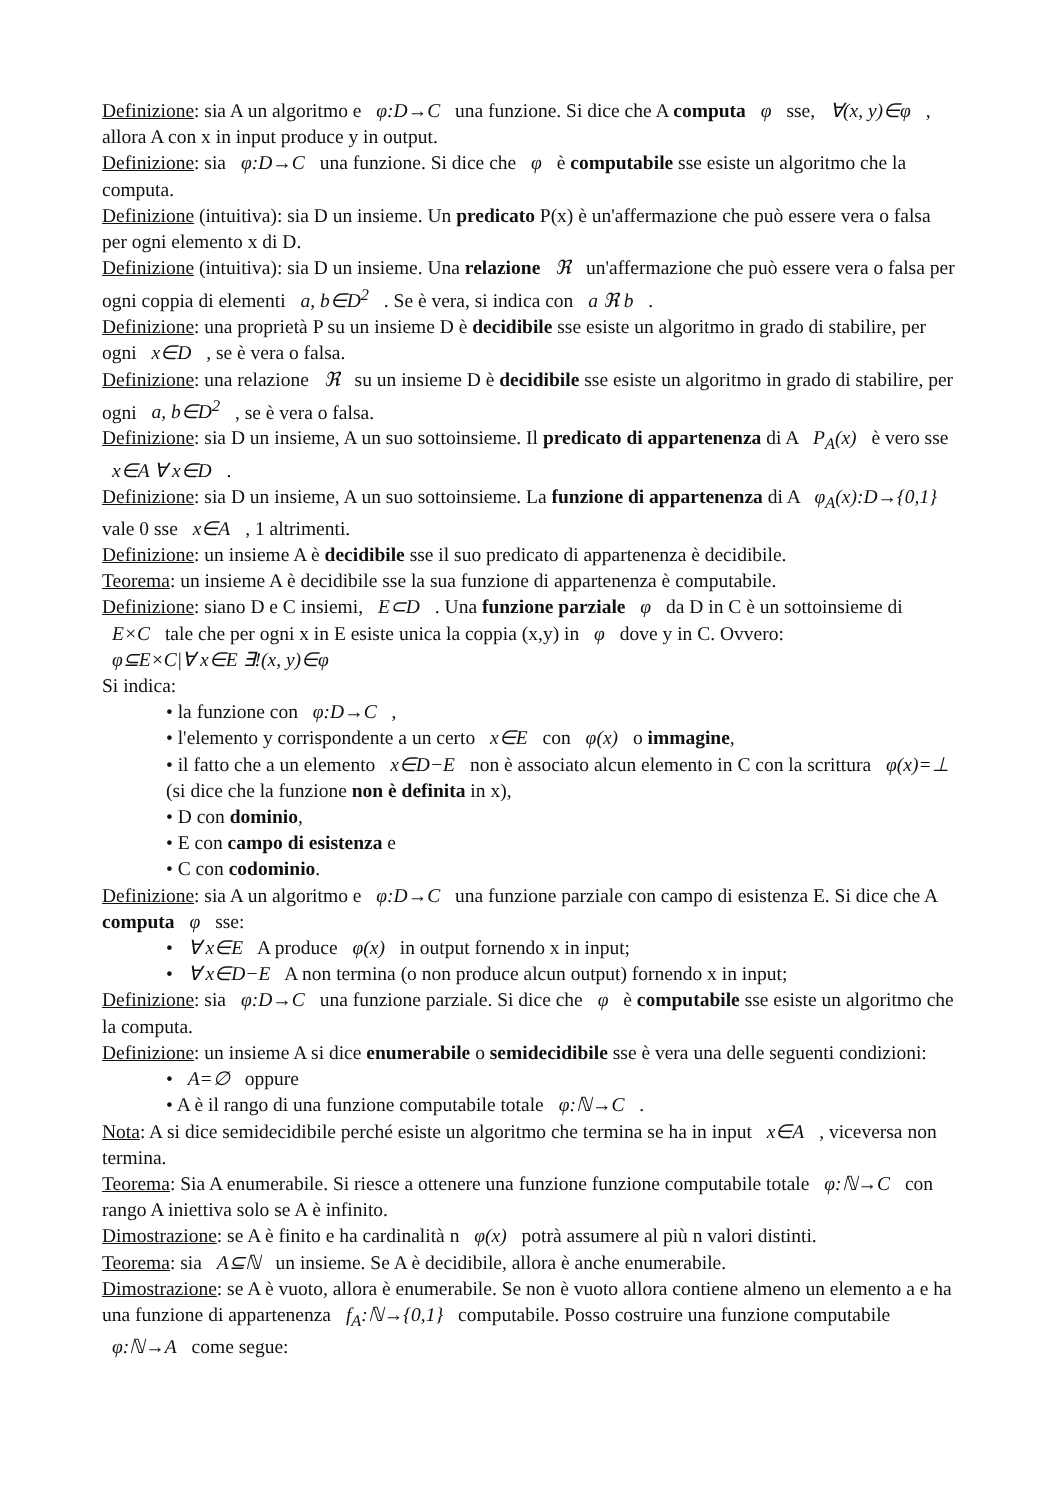Definizione: sia A un algoritmo e φ:D→C una funzione. Si dice che A computa φ sse, ∀(x, y)∈φ , allora A con x in input produce y in output.
Definizione: sia φ:D→C una funzione. Si dice che φ è computabile sse esiste un algoritmo che la computa.
Definizione (intuitiva): sia D un insieme. Un predicato P(x) è un'affermazione che può essere vera o falsa per ogni elemento x di D.
Definizione (intuitiva): sia D un insieme. Una relazione ℜ un'affermazione che può essere vera o falsa per ogni coppia di elementi a, b∈D<sup>2</sup> . Se è vera, si indica con a ℜ b .
Definizione: una proprietà P su un insieme D è decidibile sse esiste un algoritmo in grado di stabilire, per ogni x∈D , se è vera o falsa.
Definizione: una relazione ℜ su un insieme D è decidibile sse esiste un algoritmo in grado di stabilire, per ogni a, b∈D<sup>2</sup> , se è vera o falsa.
Definizione: sia D un insieme, A un suo sottoinsieme. Il predicato di appartenenza di A P<sub>A</sub>(x) è vero sse x∈A ∀ x∈D .
Definizione: sia D un insieme, A un suo sottoinsieme. La funzione di appartenenza di A φ<sub>A</sub>(x):D→{0,1} vale 0 sse x∈A , 1 altrimenti.
Definizione: un insieme A è decidibile sse il suo predicato di appartenenza è decidibile.
Teorema: un insieme A è decidibile sse la sua funzione di appartenenza è computabile.
Definizione: siano D e C insiemi, E⊂D . Una funzione parziale φ da D in C è un sottoinsieme di E×C tale che per ogni x in E esiste unica la coppia (x,y) in φ dove y in C. Ovvero:
φ⊆E×C|∀ x∈E ∃!(x, y)∈φ
Si indica:
• la funzione con φ:D→C ,
• l'elemento y corrispondente a un certo x∈E con φ(x) o immagine,
• il fatto che a un elemento x∈D−E non è associato alcun elemento in C con la scrittura φ(x)=⊥ (si dice che la funzione non è definita in x),
• D con dominio,
• E con campo di esistenza e
• C con codominio.
Definizione: sia A un algoritmo e φ:D→C una funzione parziale con campo di esistenza E. Si dice che A computa φ sse:
• ∀ x∈E A produce φ(x) in output fornendo x in input;
• ∀ x∈D−E A non termina (o non produce alcun output) fornendo x in input;
Definizione: sia φ:D→C una funzione parziale. Si dice che φ è computabile sse esiste un algoritmo che la computa.
Definizione: un insieme A si dice enumerabile o semidecidibile sse è vera una delle seguenti condizioni:
• A=∅ oppure
• A è il rango di una funzione computabile totale φ:ℕ→C .
Nota: A si dice semidecidibile perché esiste un algoritmo che termina se ha in input x∈A , viceversa non termina.
Teorema: Sia A enumerabile. Si riesce a ottenere una funzione funzione computabile totale φ:ℕ→C con rango A iniettiva solo se A è infinito.
Dimostrazione: se A è finito e ha cardinalità n φ(x) potrà assumere al più n valori distinti.
Teorema: sia A⊆ℕ un insieme. Se A è decidibile, allora è anche enumerabile.
Dimostrazione: se A è vuoto, allora è enumerabile. Se non è vuoto allora contiene almeno un elemento a e ha una funzione di appartenenza f<sub>A</sub>:ℕ→{0,1} computabile. Posso costruire una funzione computabile φ:ℕ→A come segue: